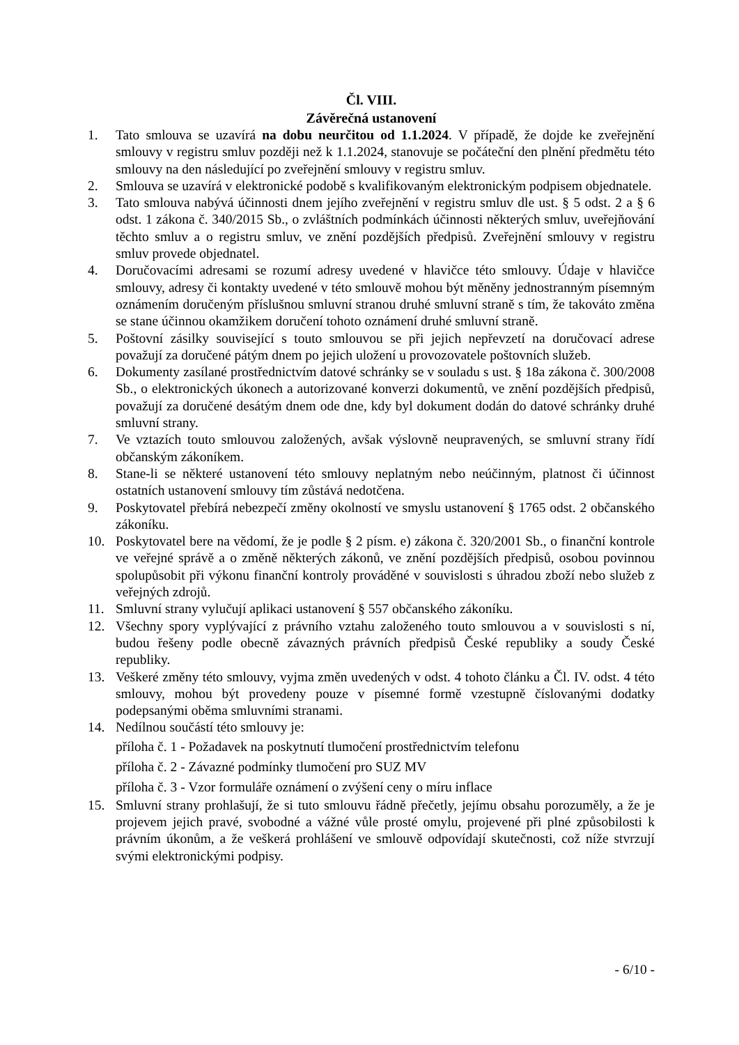Čl. VIII.
Závěrečná ustanovení
1. Tato smlouva se uzavírá na dobu neurčitou od 1.1.2024. V případě, že dojde ke zveřejnění smlouvy v registru smluv později než k 1.1.2024, stanovuje se počáteční den plnění předmětu této smlouvy na den následující po zveřejnění smlouvy v registru smluv.
2. Smlouva se uzavírá v elektronické podobě s kvalifikovaným elektronickým podpisem objednatele.
3. Tato smlouva nabývá účinnosti dnem jejího zveřejnění v registru smluv dle ust. § 5 odst. 2 a § 6 odst. 1 zákona č. 340/2015 Sb., o zvláštních podmínkách účinnosti některých smluv, uveřejňování těchto smluv a o registru smluv, ve znění pozdějších předpisů. Zveřejnění smlouvy v registru smluv provede objednatel.
4. Doručovacími adresami se rozumí adresy uvedené v hlavičce této smlouvy. Údaje v hlavičce smlouvy, adresy či kontakty uvedené v této smlouvě mohou být měněny jednostranným písemným oznámením doručeným příslušnou smluvní stranou druhé smluvní straně s tím, že takováto změna se stane účinnou okamžikem doručení tohoto oznámení druhé smluvní straně.
5. Poštovní zásilky související s touto smlouvou se při jejich nepřevzetí na doručovací adrese považují za doručené pátým dnem po jejich uložení u provozovatele poštovních služeb.
6. Dokumenty zasílané prostřednictvím datové schránky se v souladu s ust. § 18a zákona č. 300/2008 Sb., o elektronických úkonech a autorizované konverzi dokumentů, ve znění pozdějších předpisů, považují za doručené desátým dnem ode dne, kdy byl dokument dodán do datové schránky druhé smluvní strany.
7. Ve vztazích touto smlouvou založených, avšak výslovně neupravených, se smluvní strany řídí občanským zákoníkem.
8. Stane-li se některé ustanovení této smlouvy neplatným nebo neúčinným, platnost či účinnost ostatních ustanovení smlouvy tím zůstává nedotčena.
9. Poskytovatel přebírá nebezpečí změny okolností ve smyslu ustanovení § 1765 odst. 2 občanského zákoníku.
10. Poskytovatel bere na vědomí, že je podle § 2 písm. e) zákona č. 320/2001 Sb., o finanční kontrole ve veřejné správě a o změně některých zákonů, ve znění pozdějších předpisů, osobou povinnou spolupůsobit při výkonu finanční kontroly prováděné v souvislosti s úhradou zboží nebo služeb z veřejných zdrojů.
11. Smluvní strany vylučují aplikaci ustanovení § 557 občanského zákoníku.
12. Všechny spory vyplývající z právního vztahu založeného touto smlouvou a v souvislosti s ní, budou řešeny podle obecně závazných právních předpisů České republiky a soudy České republiky.
13. Veškeré změny této smlouvy, vyjma změn uvedených v odst. 4 tohoto článku a Čl. IV. odst. 4 této smlouvy, mohou být provedeny pouze v písemné formě vzestupně číslovanými dodatky podepsanými oběma smluvními stranami.
14. Nedílnou součástí této smlouvy je:
příloha č. 1 - Požadavek na poskytnutí tlumočení prostřednictvím telefonu
příloha č. 2 - Závazné podmínky tlumočení pro SUZ MV
příloha č. 3 - Vzor formuláře oznámení o zvýšení ceny o míru inflace
15. Smluvní strany prohlašují, že si tuto smlouvu řádně přečetly, jejímu obsahu porozuměly, a že je projevem jejich pravé, svobodné a vážné vůle prosté omylu, projevené při plné způsobilosti k právním úkonům, a že veškerá prohlášení ve smlouvě odpovídají skutečnosti, což níže stvrzují svými elektronickými podpisy.
- 6/10 -